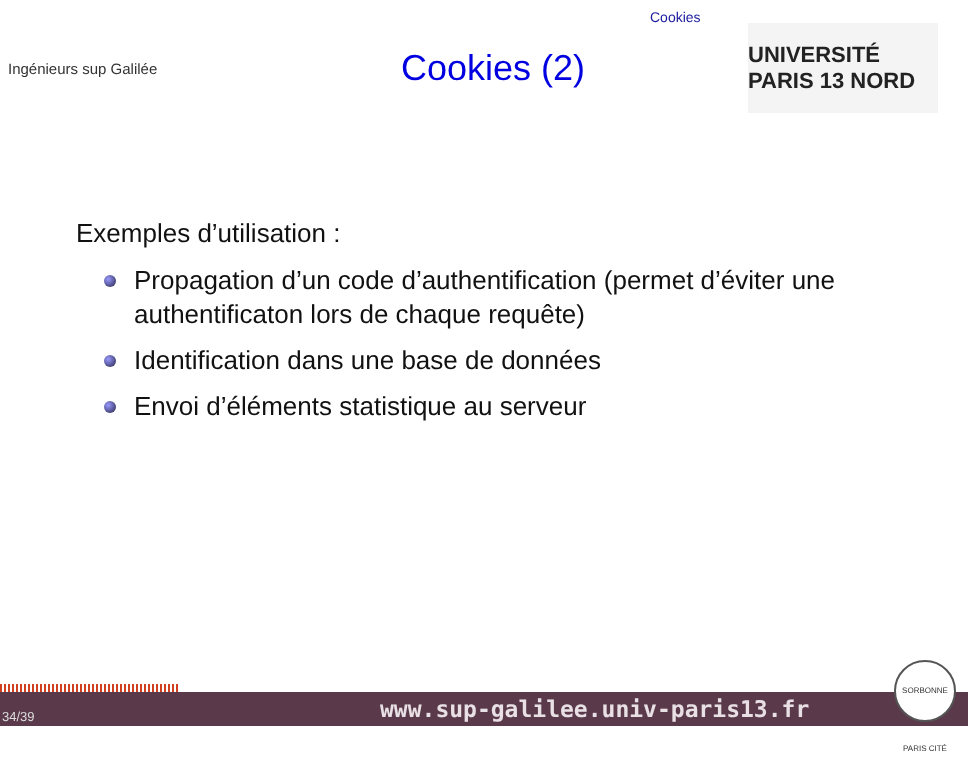Cookies
Ingénieurs sup Galilée
Cookies (2)
UNIVERSITÉ PARIS 13 NORD
Exemples d’utilisation :
Propagation d’un code d’authentification (permet d’éviter une authentificaton lors de chaque requête)
Identification dans une base de données
Envoi d’éléments statistique au serveur
34/39 www.sup-galilee.univ-paris13.fr
SORBONNE PARIS CITÉ